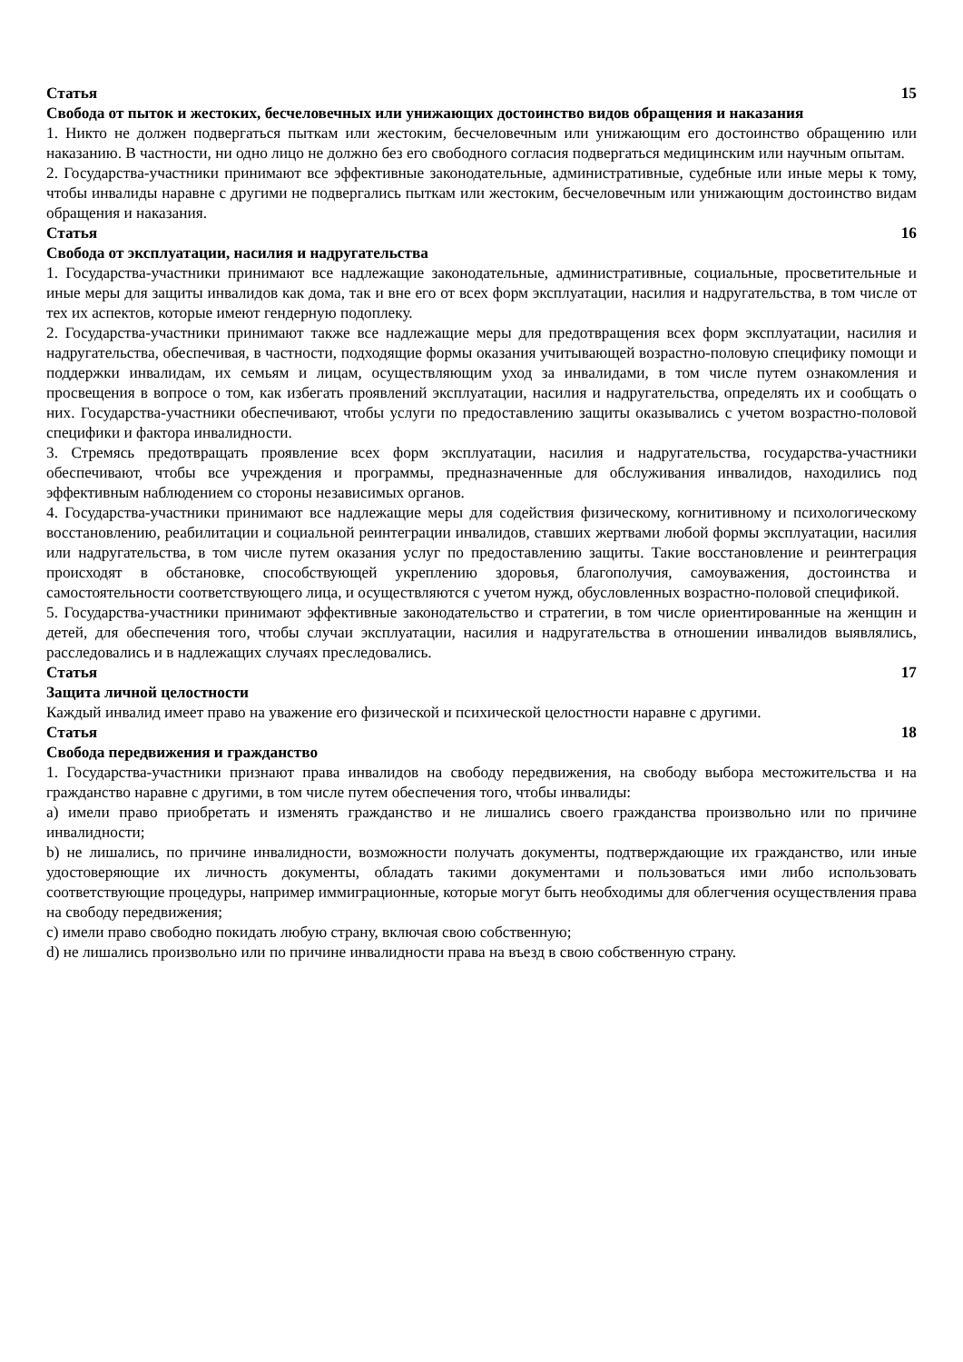Статья 15
Свобода от пыток и жестоких, бесчеловечных или унижающих достоинство видов обращения и наказания
1. Никто не должен подвергаться пыткам или жестоким, бесчеловечным или унижающим его достоинство обращению или наказанию. В частности, ни одно лицо не должно без его свободного согласия подвергаться медицинским или научным опытам.
2. Государства-участники принимают все эффективные законодательные, административные, судебные или иные меры к тому, чтобы инвалиды наравне с другими не подвергались пыткам или жестоким, бесчеловечным или унижающим достоинство видам обращения и наказания.
Статья 16
Свобода от эксплуатации, насилия и надругательства
1. Государства-участники принимают все надлежащие законодательные, административные, социальные, просветительные и иные меры для защиты инвалидов как дома, так и вне его от всех форм эксплуатации, насилия и надругательства, в том числе от тех их аспектов, которые имеют гендерную подоплеку.
2. Государства-участники принимают также все надлежащие меры для предотвращения всех форм эксплуатации, насилия и надругательства, обеспечивая, в частности, подходящие формы оказания учитывающей возрастно-половую специфику помощи и поддержки инвалидам, их семьям и лицам, осуществляющим уход за инвалидами, в том числе путем ознакомления и просвещения в вопросе о том, как избегать проявлений эксплуатации, насилия и надругательства, определять их и сообщать о них. Государства-участники обеспечивают, чтобы услуги по предоставлению защиты оказывались с учетом возрастно-половой специфики и фактора инвалидности.
3. Стремясь предотвращать проявление всех форм эксплуатации, насилия и надругательства, государства-участники обеспечивают, чтобы все учреждения и программы, предназначенные для обслуживания инвалидов, находились под эффективным наблюдением со стороны независимых органов.
4. Государства-участники принимают все надлежащие меры для содействия физическому, когнитивному и психологическому восстановлению, реабилитации и социальной реинтеграции инвалидов, ставших жертвами любой формы эксплуатации, насилия или надругательства, в том числе путем оказания услуг по предоставлению защиты. Такие восстановление и реинтеграция происходят в обстановке, способствующей укреплению здоровья, благополучия, самоуважения, достоинства и самостоятельности соответствующего лица, и осуществляются с учетом нужд, обусловленных возрастно-половой спецификой.
5. Государства-участники принимают эффективные законодательство и стратегии, в том числе ориентированные на женщин и детей, для обеспечения того, чтобы случаи эксплуатации, насилия и надругательства в отношении инвалидов выявлялись, расследовались и в надлежащих случаях преследовались.
Статья 17
Защита личной целостности
Каждый инвалид имеет право на уважение его физической и психической целостности наравне с другими.
Статья 18
Свобода передвижения и гражданство
1. Государства-участники признают права инвалидов на свободу передвижения, на свободу выбора местожительства и на гражданство наравне с другими, в том числе путем обеспечения того, чтобы инвалиды:
a) имели право приобретать и изменять гражданство и не лишались своего гражданства произвольно или по причине инвалидности;
b) не лишались, по причине инвалидности, возможности получать документы, подтверждающие их гражданство, или иные удостоверяющие их личность документы, обладать такими документами и пользоваться ими либо использовать соответствующие процедуры, например иммиграционные, которые могут быть необходимы для облегчения осуществления права на свободу передвижения;
c) имели право свободно покидать любую страну, включая свою собственную;
d) не лишались произвольно или по причине инвалидности права на въезд в свою собственную страну.